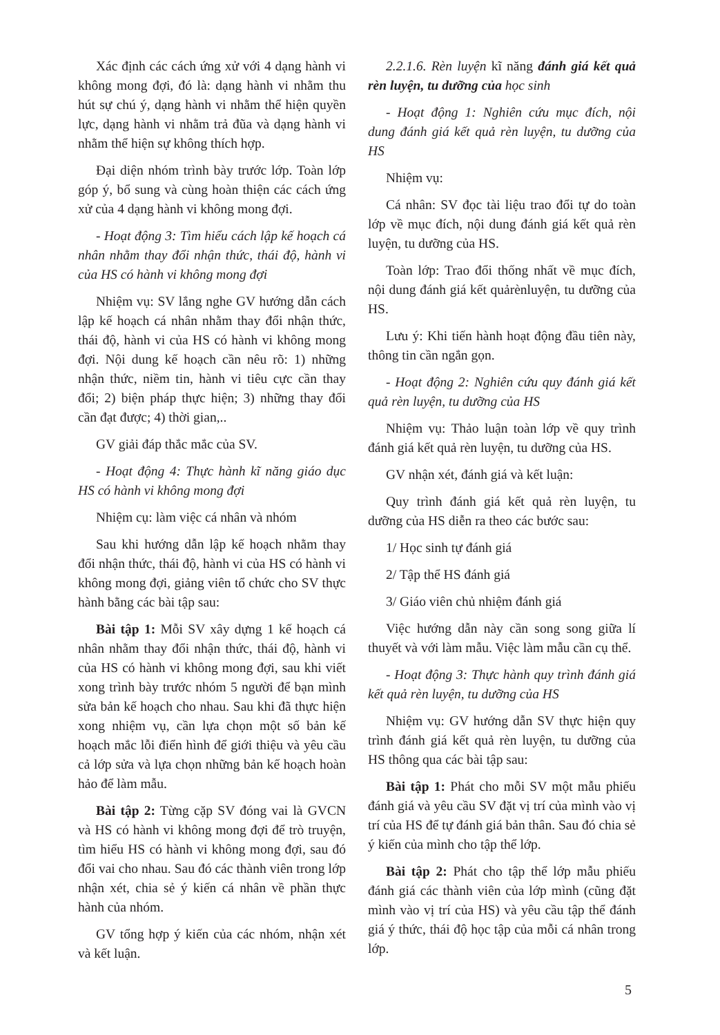Xác định các cách ứng xử với 4 dạng hành vi không mong đợi, đó là: dạng hành vi nhằm thu hút sự chú ý, dạng hành vi nhằm thể hiện quyền lực, dạng hành vi nhằm trả đũa và dạng hành vi nhằm thể hiện sự không thích hợp.
Đại diện nhóm trình bày trước lớp. Toàn lớp góp ý, bổ sung và cùng hoàn thiện các cách ứng xử của 4 dạng hành vi không mong đợi.
- Hoạt động 3: Tìm hiểu cách lập kế hoạch cá nhân nhằm thay đổi nhận thức, thái độ, hành vi của HS có hành vi không mong đợi
Nhiệm vụ: SV lắng nghe GV hướng dẫn cách lập kế hoạch cá nhân nhằm thay đổi nhận thức, thái độ, hành vi của HS có hành vi không mong đợi. Nội dung kế hoạch cần nêu rõ: 1) những nhận thức, niềm tin, hành vi tiêu cực cần thay đổi; 2) biện pháp thực hiện; 3) những thay đổi cần đạt được; 4) thời gian,..
GV giải đáp thắc mắc của SV.
- Hoạt động 4: Thực hành kĩ năng giáo dục HS có hành vi không mong đợi
Nhiệm cụ: làm việc cá nhân và nhóm
Sau khi hướng dẫn lập kế hoạch nhằm thay đổi nhận thức, thái độ, hành vi của HS có hành vi không mong đợi, giảng viên tổ chức cho SV thực hành bằng các bài tập sau:
Bài tập 1: Mỗi SV xây dựng 1 kế hoạch cá nhân nhằm thay đổi nhận thức, thái độ, hành vi của HS có hành vi không mong đợi, sau khi viết xong trình bày trước nhóm 5 người để bạn mình sửa bản kế hoạch cho nhau. Sau khi đã thực hiện xong nhiệm vụ, cần lựa chọn một số bản kế hoạch mắc lỗi điển hình để giới thiệu và yêu cầu cả lớp sửa và lựa chọn những bản kế hoạch hoàn hảo để làm mẫu.
Bài tập 2: Từng cặp SV đóng vai là GVCN và HS có hành vi không mong đợi để trò truyện, tìm hiểu HS có hành vi không mong đợi, sau đó đổi vai cho nhau. Sau đó các thành viên trong lớp nhận xét, chia sẻ ý kiến cá nhân về phần thực hành của nhóm.
GV tổng hợp ý kiến của các nhóm, nhận xét và kết luận.
2.2.1.6. Rèn luyện kĩ năng đánh giá kết quả rèn luyện, tu dưỡng của học sinh
- Hoạt động 1: Nghiên cứu mục đích, nội dung đánh giá kết quả rèn luyện, tu dưỡng của HS
Nhiệm vụ:
Cá nhân: SV đọc tài liệu trao đổi tự do toàn lớp về mục đích, nội dung đánh giá kết quả rèn luyện, tu dưỡng của HS.
Toàn lớp: Trao đổi thống nhất về mục đích, nội dung đánh giá kết quảrènluyện, tu dưỡng của HS.
Lưu ý: Khi tiến hành hoạt động đầu tiên này, thông tin cần ngắn gọn.
- Hoạt động 2: Nghiên cứu quy đánh giá kết quả rèn luyện, tu dưỡng của HS
Nhiệm vụ: Thảo luận toàn lớp về quy trình đánh giá kết quả rèn luyện, tu dưỡng của HS.
GV nhận xét, đánh giá và kết luận:
Quy trình đánh giá kết quả rèn luyện, tu dưỡng của HS diễn ra theo các bước sau:
1/ Học sinh tự đánh giá
2/ Tập thể HS đánh giá
3/ Giáo viên chủ nhiệm đánh giá
Việc hướng dẫn này cần song song giữa lí thuyết và với làm mẫu. Việc làm mẫu cần cụ thể.
- Hoạt động 3: Thực hành quy trình đánh giá kết quả rèn luyện, tu dưỡng của HS
Nhiệm vụ: GV hướng dẫn SV thực hiện quy trình đánh giá kết quả rèn luyện, tu dưỡng của HS thông qua các bài tập sau:
Bài tập 1: Phát cho mỗi SV một mẫu phiếu đánh giá và yêu cầu SV đặt vị trí của mình vào vị trí của HS để tự đánh giá bản thân. Sau đó chia sẻ ý kiến của mình cho tập thể lớp.
Bài tập 2: Phát cho tập thể lớp mẫu phiếu đánh giá các thành viên của lớp mình (cũng đặt mình vào vị trí của HS) và yêu cầu tập thể đánh giá ý thức, thái độ học tập của mỗi cá nhân trong lớp.
5